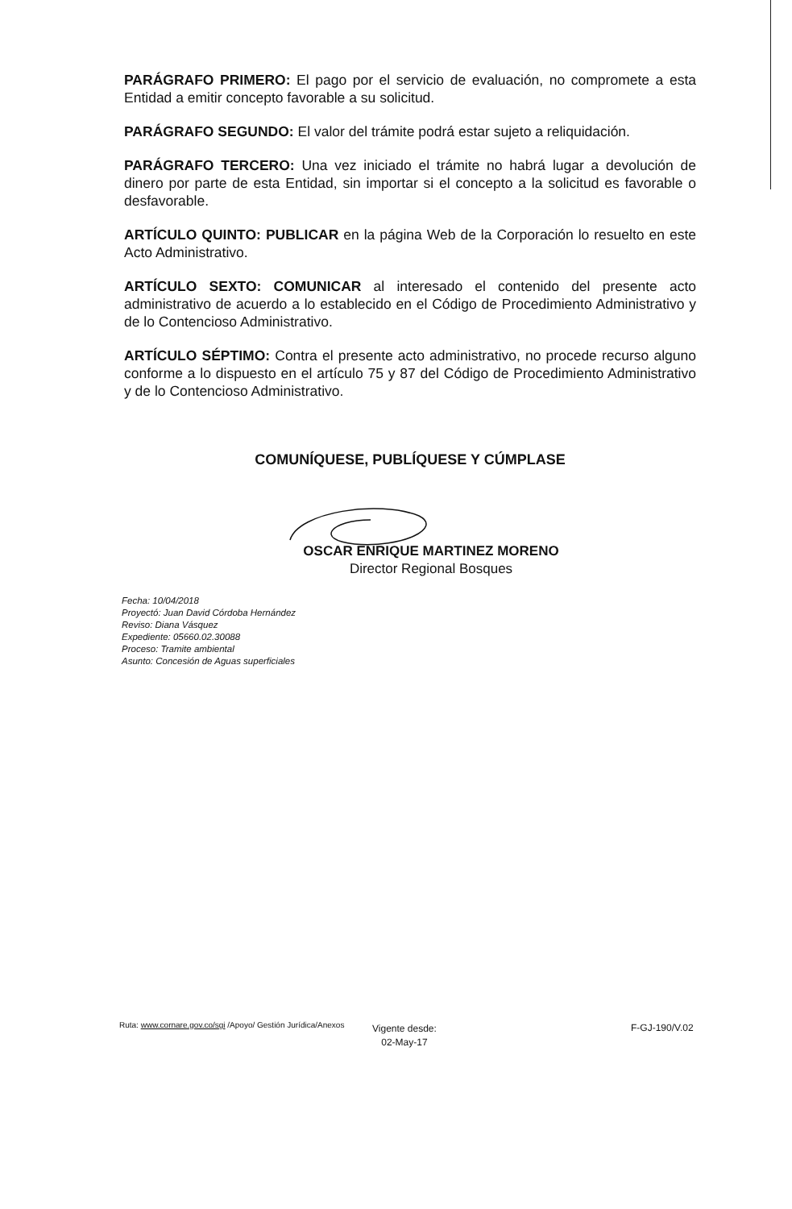PARÁGRAFO PRIMERO: El pago por el servicio de evaluación, no compromete a esta Entidad a emitir concepto favorable a su solicitud.
PARÁGRAFO SEGUNDO: El valor del trámite podrá estar sujeto a reliquidación.
PARÁGRAFO TERCERO: Una vez iniciado el trámite no habrá lugar a devolución de dinero por parte de esta Entidad, sin importar si el concepto a la solicitud es favorable o desfavorable.
ARTÍCULO QUINTO: PUBLICAR en la página Web de la Corporación lo resuelto en este Acto Administrativo.
ARTÍCULO SEXTO: COMUNICAR al interesado el contenido del presente acto administrativo de acuerdo a lo establecido en el Código de Procedimiento Administrativo y de lo Contencioso Administrativo.
ARTÍCULO SÉPTIMO: Contra el presente acto administrativo, no procede recurso alguno conforme a lo dispuesto en el artículo 75 y 87 del Código de Procedimiento Administrativo y de lo Contencioso Administrativo.
COMUNÍQUESE, PUBLÍQUESE Y CÚMPLASE
OSCAR ENRIQUE MARTINEZ MORENO
Director Regional Bosques
Fecha: 10/04/2018
Proyectó: Juan David Córdoba Hernández
Reviso: Diana Vásquez
Expediente: 05660.02.30088
Proceso: Tramite ambiental
Asunto: Concesión de Aguas superficiales
Ruta: www.cornare.gov.co/sgi /Apoyo/ Gestión Jurídica/Anexos
Vigente desde:
02-May-17
F-GJ-190/V.02